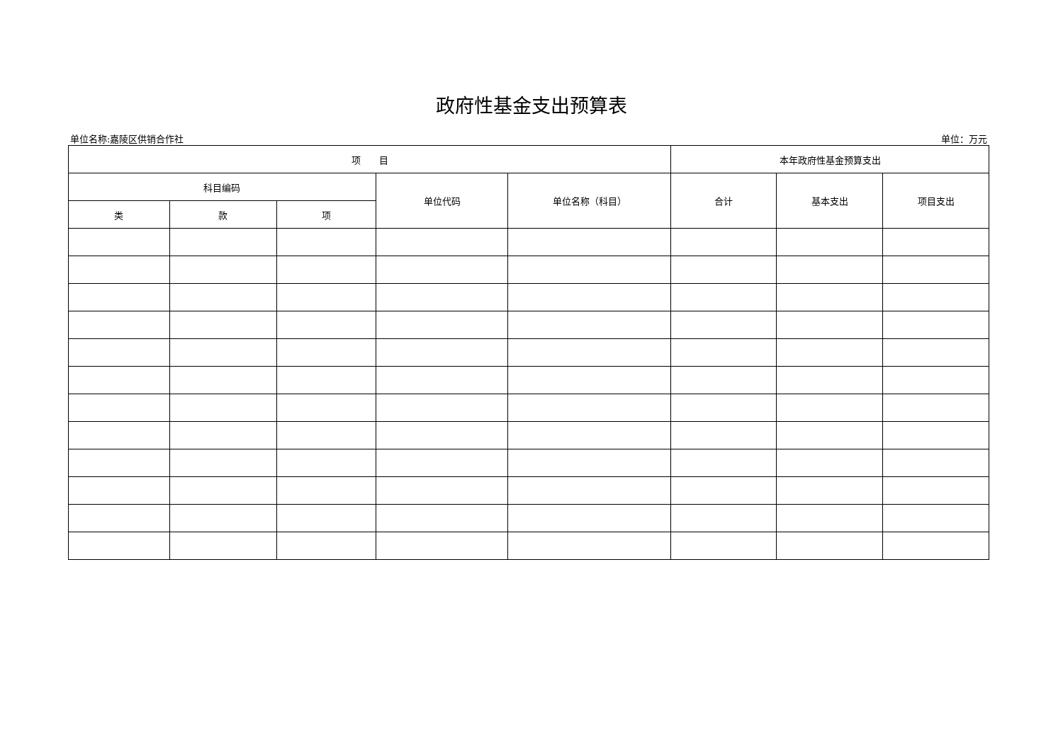政府性基金支出预算表
单位名称:嘉陵区供销合作社 单位：万元
| 项 目 | | | | | 本年政府性基金预算支出 | | |
| --- | --- | --- | --- | --- | --- | --- | --- |
| 科目编码 | | | 单位代码 | 单位名称（科目） | 合计 | 基本支出 | 项目支出 |
| 类 | 款 | 项 | | | | | |